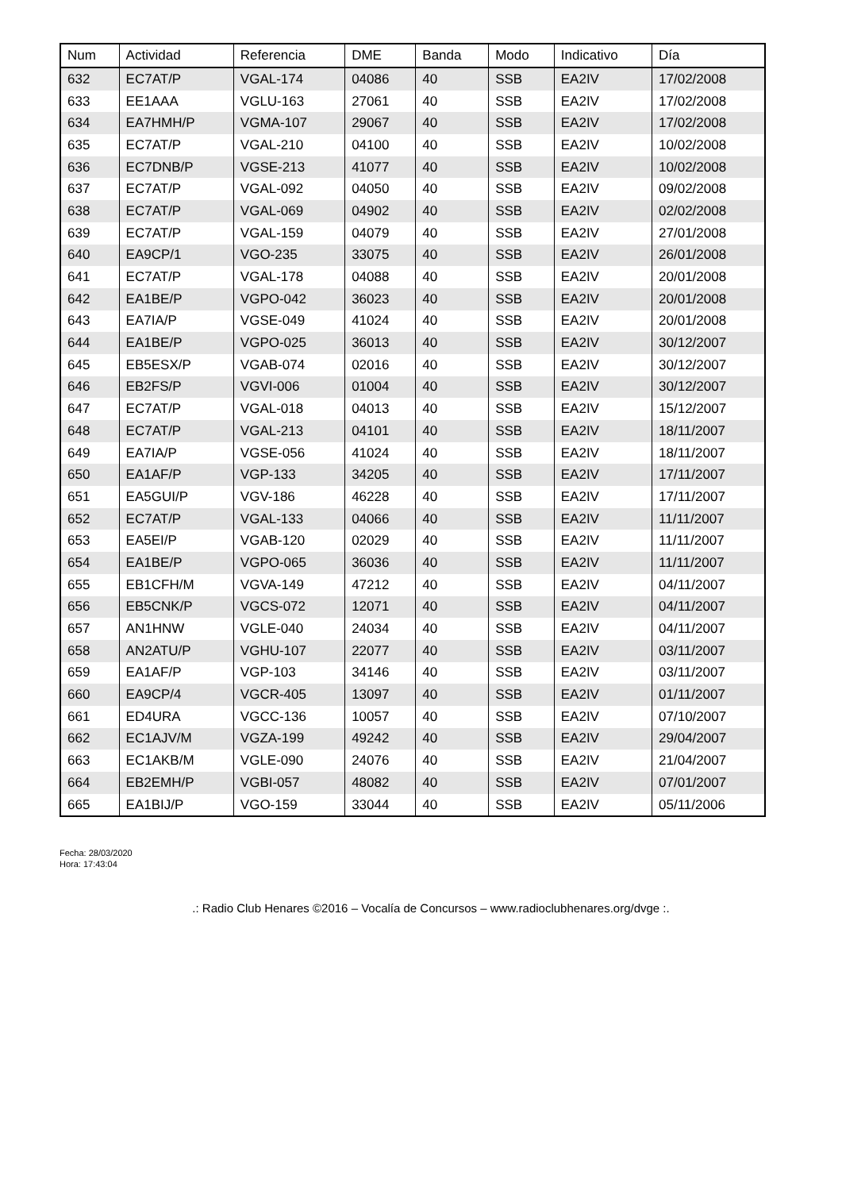| Num | Actividad | Referencia | DME | Banda | Modo | Indicativo | Día |
| --- | --- | --- | --- | --- | --- | --- | --- |
| 632 | EC7AT/P | VGAL-174 | 04086 | 40 | SSB | EA2IV | 17/02/2008 |
| 633 | EE1AAA | VGLU-163 | 27061 | 40 | SSB | EA2IV | 17/02/2008 |
| 634 | EA7HMH/P | VGMA-107 | 29067 | 40 | SSB | EA2IV | 17/02/2008 |
| 635 | EC7AT/P | VGAL-210 | 04100 | 40 | SSB | EA2IV | 10/02/2008 |
| 636 | EC7DNB/P | VGSE-213 | 41077 | 40 | SSB | EA2IV | 10/02/2008 |
| 637 | EC7AT/P | VGAL-092 | 04050 | 40 | SSB | EA2IV | 09/02/2008 |
| 638 | EC7AT/P | VGAL-069 | 04902 | 40 | SSB | EA2IV | 02/02/2008 |
| 639 | EC7AT/P | VGAL-159 | 04079 | 40 | SSB | EA2IV | 27/01/2008 |
| 640 | EA9CP/1 | VGO-235 | 33075 | 40 | SSB | EA2IV | 26/01/2008 |
| 641 | EC7AT/P | VGAL-178 | 04088 | 40 | SSB | EA2IV | 20/01/2008 |
| 642 | EA1BE/P | VGPO-042 | 36023 | 40 | SSB | EA2IV | 20/01/2008 |
| 643 | EA7IA/P | VGSE-049 | 41024 | 40 | SSB | EA2IV | 20/01/2008 |
| 644 | EA1BE/P | VGPO-025 | 36013 | 40 | SSB | EA2IV | 30/12/2007 |
| 645 | EB5ESX/P | VGAB-074 | 02016 | 40 | SSB | EA2IV | 30/12/2007 |
| 646 | EB2FS/P | VGVI-006 | 01004 | 40 | SSB | EA2IV | 30/12/2007 |
| 647 | EC7AT/P | VGAL-018 | 04013 | 40 | SSB | EA2IV | 15/12/2007 |
| 648 | EC7AT/P | VGAL-213 | 04101 | 40 | SSB | EA2IV | 18/11/2007 |
| 649 | EA7IA/P | VGSE-056 | 41024 | 40 | SSB | EA2IV | 18/11/2007 |
| 650 | EA1AF/P | VGP-133 | 34205 | 40 | SSB | EA2IV | 17/11/2007 |
| 651 | EA5GUI/P | VGV-186 | 46228 | 40 | SSB | EA2IV | 17/11/2007 |
| 652 | EC7AT/P | VGAL-133 | 04066 | 40 | SSB | EA2IV | 11/11/2007 |
| 653 | EA5EI/P | VGAB-120 | 02029 | 40 | SSB | EA2IV | 11/11/2007 |
| 654 | EA1BE/P | VGPO-065 | 36036 | 40 | SSB | EA2IV | 11/11/2007 |
| 655 | EB1CFH/M | VGVA-149 | 47212 | 40 | SSB | EA2IV | 04/11/2007 |
| 656 | EB5CNK/P | VGCS-072 | 12071 | 40 | SSB | EA2IV | 04/11/2007 |
| 657 | AN1HNW | VGLE-040 | 24034 | 40 | SSB | EA2IV | 04/11/2007 |
| 658 | AN2ATU/P | VGHU-107 | 22077 | 40 | SSB | EA2IV | 03/11/2007 |
| 659 | EA1AF/P | VGP-103 | 34146 | 40 | SSB | EA2IV | 03/11/2007 |
| 660 | EA9CP/4 | VGCR-405 | 13097 | 40 | SSB | EA2IV | 01/11/2007 |
| 661 | ED4URA | VGCC-136 | 10057 | 40 | SSB | EA2IV | 07/10/2007 |
| 662 | EC1AJV/M | VGZA-199 | 49242 | 40 | SSB | EA2IV | 29/04/2007 |
| 663 | EC1AKB/M | VGLE-090 | 24076 | 40 | SSB | EA2IV | 21/04/2007 |
| 664 | EB2EMH/P | VGBI-057 | 48082 | 40 | SSB | EA2IV | 07/01/2007 |
| 665 | EA1BIJ/P | VGO-159 | 33044 | 40 | SSB | EA2IV | 05/11/2006 |
Fecha: 28/03/2020
Hora: 17:43:04
.: Radio Club Henares ©2016 – Vocalía de Concursos – www.radioclubhenares.org/dvge :.